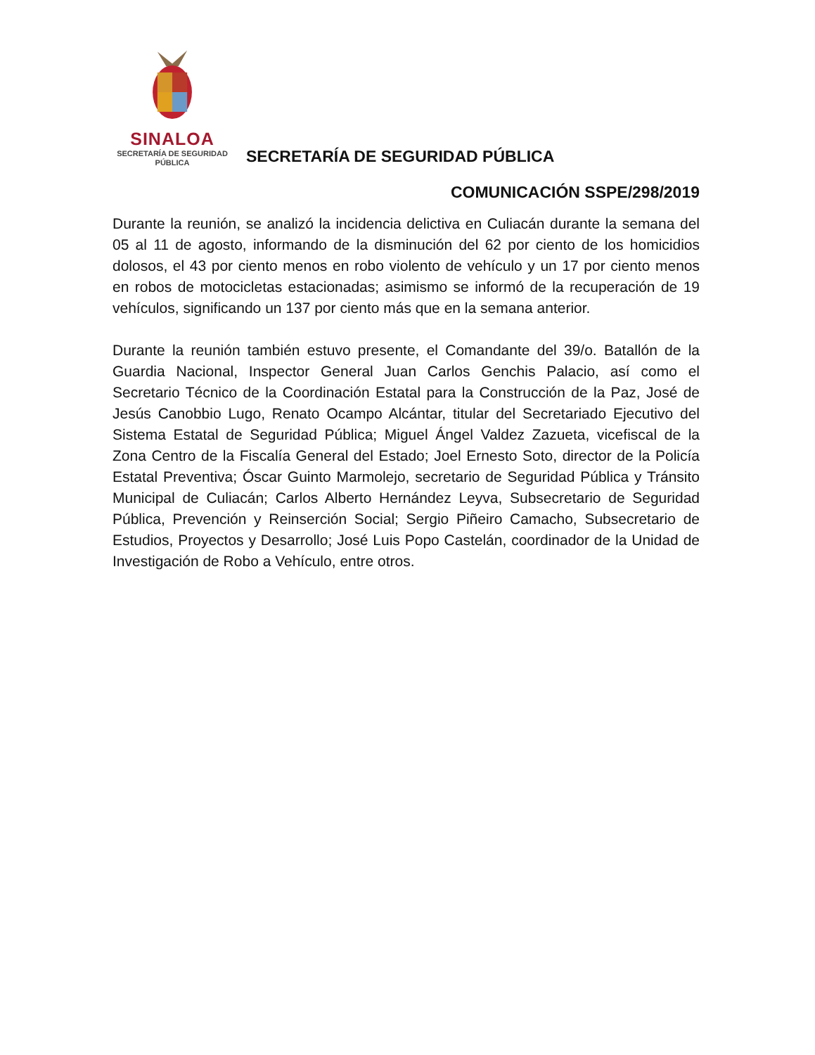SINALOA
SECRETARÍA DE SEGURIDAD
PÚBLICA
SECRETARÍA DE SEGURIDAD PÚBLICA
COMUNICACIÓN SSPE/298/2019
Durante la reunión, se analizó la incidencia delictiva en Culiacán durante la semana del 05 al 11 de agosto, informando de la disminución del 62 por ciento de los homicidios dolosos, el 43 por ciento menos en robo violento de vehículo y un 17 por ciento menos en robos de motocicletas estacionadas; asimismo se informó de la recuperación de 19 vehículos, significando un 137 por ciento más que en la semana anterior.
Durante la reunión también estuvo presente, el Comandante del 39/o. Batallón de la Guardia Nacional, Inspector General Juan Carlos Genchis Palacio, así como el Secretario Técnico de la Coordinación Estatal para la Construcción de la Paz, José de Jesús Canobbio Lugo, Renato Ocampo Alcántar, titular del Secretariado Ejecutivo del Sistema Estatal de Seguridad Pública; Miguel Ángel Valdez Zazueta, vicefiscal de la Zona Centro de la Fiscalía General del Estado; Joel Ernesto Soto, director de la Policía Estatal Preventiva; Óscar Guinto Marmolejo, secretario de Seguridad Pública y Tránsito Municipal de Culiacán; Carlos Alberto Hernández Leyva, Subsecretario de Seguridad Pública, Prevención y Reinserción Social; Sergio Piñeiro Camacho, Subsecretario de Estudios, Proyectos y Desarrollo; José Luis Popo Castelán, coordinador de la Unidad de Investigación de Robo a Vehículo, entre otros.